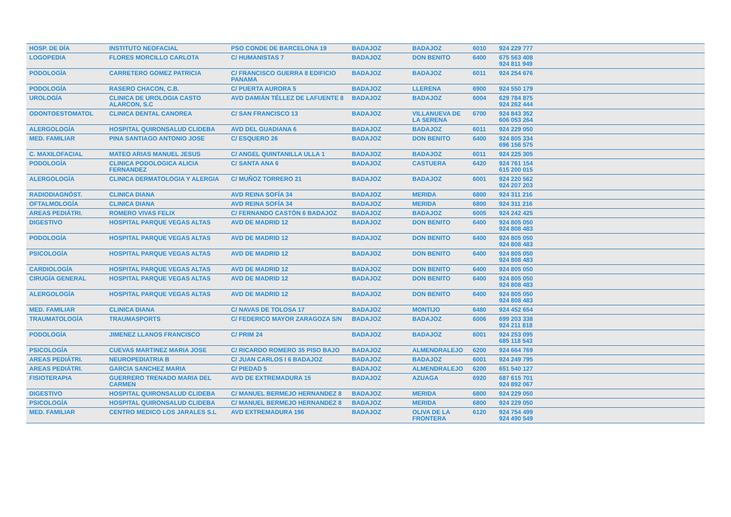| HOSP. DE DÍA | INSTITUTO NEOFACIAL | PSO CONDE DE BARCELONA 19 | BADAJOZ | BADAJOZ | 6010 | 924 229 777 |
| LOGOPEDIA | FLORES MORCILLO CARLOTA | C/ HUMANISTAS 7 | BADAJOZ | DON BENITO | 6400 | 675 563 408 924 811 949 |
| PODOLOGÍA | CARRETERO GOMEZ PATRICIA | C/ FRANCISCO GUERRA 8 EDIFICIO PANAMA | BADAJOZ | BADAJOZ | 6011 | 924 254 676 |
| PODOLOGÍA | RASERO CHACON, C.B. | C/ PUERTA AURORA 5 | BADAJOZ | LLERENA | 6900 | 924 550 179 |
| UROLOGÍA | CLINICA DE UROLOGIA CASTO ALARCON, S.C | AVD DAMIÁN TÉLLEZ DE LAFUENTE 8 | BADAJOZ | BADAJOZ | 6004 | 629 784 875 924 262 444 |
| ODONTOESTOMATOL | CLINICA DENTAL CANOREA | C/ SAN FRANCISCO 13 | BADAJOZ | VILLANUEVA DE LA SERENA | 6700 | 924 843 352 606 053 264 |
| ALERGOLOGÍA | HOSPITAL QUIRONSALUD CLIDEBA | AVD DEL GUADIANA 6 | BADAJOZ | BADAJOZ | 6011 | 924 229 050 |
| MED. FAMILIAR | PINA SANTIAGO ANTONIO JOSE | C/ ESQUERO 26 | BADAJOZ | DON BENITO | 6400 | 924 805 334 696 156 575 |
| C. MAXILOFACIAL | MATEO ARIAS MANUEL JESUS | C/ ANGEL QUINTANILLA ULLA 1 | BADAJOZ | BADAJOZ | 6011 | 924 225 305 |
| PODOLOGÍA | CLINICA PODOLOGICA ALICIA FERNANDEZ | C/ SANTA ANA 6 | BADAJOZ | CASTUERA | 6420 | 924 761 154 615 200 015 |
| ALERGOLOGÍA | CLINICA DERMATOLOGIA Y ALERGIA | C/ MUÑOZ TORRERO 21 | BADAJOZ | BADAJOZ | 6001 | 924 220 562 924 207 203 |
| RADIODIAGNÓST. | CLINICA DIANA | AVD REINA SOFÍA 34 | BADAJOZ | MERIDA | 6800 | 924 311 216 |
| OFTALMOLOGÍA | CLINICA DIANA | AVD REINA SOFÍA 34 | BADAJOZ | MERIDA | 6800 | 924 311 216 |
| AREAS PEDIÁTRI. | ROMERO VIVAS FELIX | C/ FERNANDO CASTÓN 6 BADAJOZ | BADAJOZ | BADAJOZ | 6005 | 924 242 425 |
| DIGESTIVO | HOSPITAL PARQUE VEGAS ALTAS | AVD DE MADRID 12 | BADAJOZ | DON BENITO | 6400 | 924 805 050 924 808 483 |
| PODOLOGÍA | HOSPITAL PARQUE VEGAS ALTAS | AVD DE MADRID 12 | BADAJOZ | DON BENITO | 6400 | 924 805 050 924 808 483 |
| PSICOLOGÍA | HOSPITAL PARQUE VEGAS ALTAS | AVD DE MADRID 12 | BADAJOZ | DON BENITO | 6400 | 924 805 050 924 808 483 |
| CARDIOLOGÍA | HOSPITAL PARQUE VEGAS ALTAS | AVD DE MADRID 12 | BADAJOZ | DON BENITO | 6400 | 924 805 050 |
| CIRUGÍA GENERAL | HOSPITAL PARQUE VEGAS ALTAS | AVD DE MADRID 12 | BADAJOZ | DON BENITO | 6400 | 924 805 050 924 808 483 |
| ALERGOLOGÍA | HOSPITAL PARQUE VEGAS ALTAS | AVD DE MADRID 12 | BADAJOZ | DON BENITO | 6400 | 924 805 050 924 808 483 |
| MED. FAMILIAR | CLINICA DIANA | C/ NAVAS DE TOLOSA 17 | BADAJOZ | MONTIJO | 6480 | 924 452 654 |
| TRAUMATOLOGÍA | TRAUMASPORTS | C/ FEDERICO MAYOR ZARAGOZA S/N | BADAJOZ | BADAJOZ | 6006 | 699 203 338 924 211 818 |
| PODOLOGÍA | JIMENEZ LLANOS FRANCISCO | C/ PRIM 24 | BADAJOZ | BADAJOZ | 6001 | 924 253 095 685 118 543 |
| PSICOLOGÍA | CUEVAS MARTINEZ MARIA JOSE | C/ RICARDO ROMERO 35 PISO BAJO | BADAJOZ | ALMENDRALEJO | 6200 | 924 664 769 |
| AREAS PEDIÁTRI. | NEUROPEDIATRIA B | C/ JUAN CARLOS I 6 BADAJOZ | BADAJOZ | BADAJOZ | 6001 | 924 249 795 |
| AREAS PEDIÁTRI. | GARCIA SANCHEZ MARIA | C/ PIEDAD 5 | BADAJOZ | ALMENDRALEJO | 6200 | 651 540 127 |
| FISIOTERAPIA | GUERRERO TRENADO MARIA DEL CARMEN | AVD DE EXTREMADURA 15 | BADAJOZ | AZUAGA | 6920 | 687 615 701 924 892 067 |
| DIGESTIVO | HOSPITAL QUIRONSALUD CLIDEBA | C/ MANUEL BERMEJO HERNANDEZ 8 | BADAJOZ | MERIDA | 6800 | 924 229 050 |
| PSICOLOGÍA | HOSPITAL QUIRONSALUD CLIDEBA | C/ MANUEL BERMEJO HERNANDEZ 8 | BADAJOZ | MERIDA | 6800 | 924 229 050 |
| MED. FAMILIAR | CENTRO MEDICO LOS JARALES S.L | AVD EXTREMADURA 196 | BADAJOZ | OLIVA DE LA FRONTERA | 6120 | 924 754 499 924 490 549 |